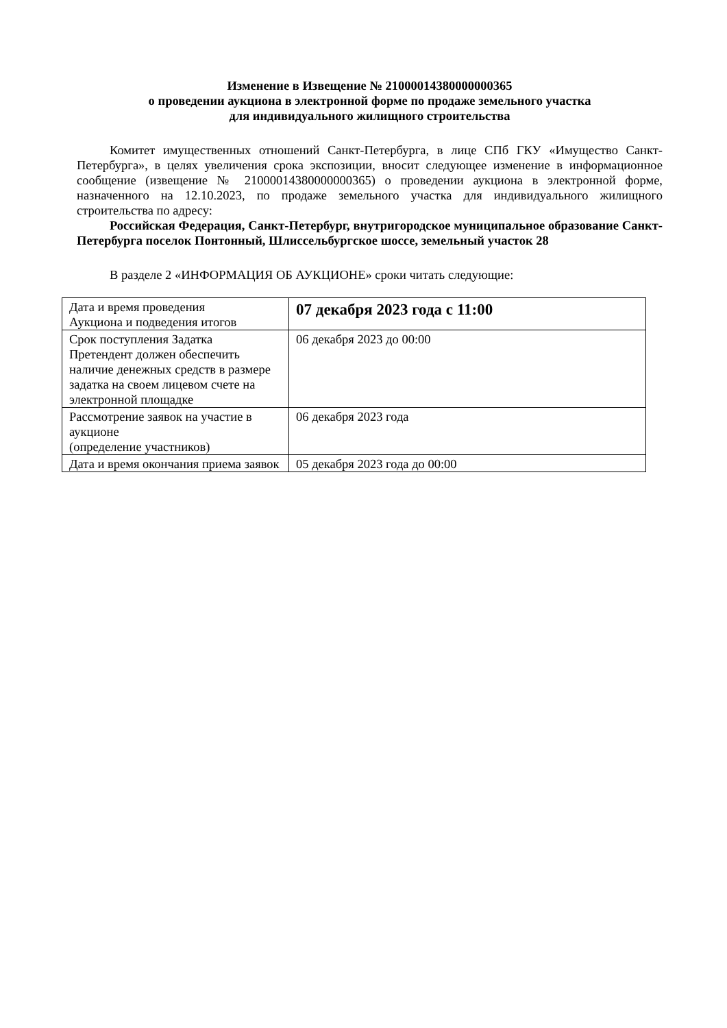Изменение в Извещение № 21000014380000000365
о проведении аукциона в электронной форме по продаже земельного участка
для индивидуального жилищного строительства
Комитет имущественных отношений Санкт-Петербурга, в лице СПб ГКУ «Имущество Санкт-Петербурга», в целях увеличения срока экспозиции, вносит следующее изменение в информационное сообщение (извещение № 21000014380000000365) о проведении аукциона в электронной форме, назначенного на 12.10.2023, по продаже земельного участка для индивидуального жилищного строительства по адресу:
Российская Федерация, Санкт-Петербург, внутригородское муниципальное образование Санкт-Петербурга поселок Понтонный, Шлиссельбургское шоссе, земельный участок 28
В разделе 2 «ИНФОРМАЦИЯ ОБ АУКЦИОНЕ» сроки читать следующие:
| Дата и время проведения Аукциона и подведения итогов | 07 декабря 2023 года с 11:00 |
| Срок поступления Задатка Претендент должен обеспечить наличие денежных средств в размере задатка на своем лицевом счете на электронной площадке | 06 декабря 2023 до 00:00 |
| Рассмотрение заявок на участие в аукционе (определение участников) | 06 декабря 2023 года |
| Дата и время окончания приема заявок | 05 декабря 2023 года до 00:00 |